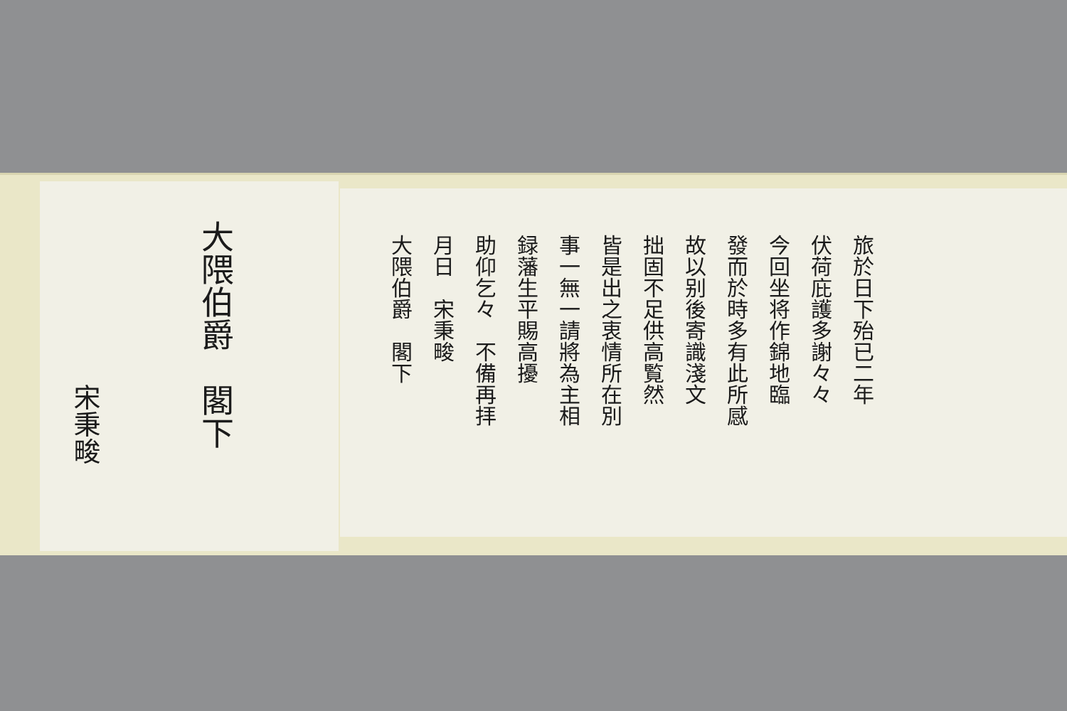大隈伯爵　閣下
宋秉畯
旅於日下殆已二年
伏荷庇護多謝々々
今回坐将作錦地臨
發而於時多有此所感
故以别後寄識淺文
拙固不足供高覧然
皆是出之衷情所在別
事一無一請將為主相
録藩生平賜高擾
助仰乞々　不備再拝
月日　宋秉畯
大隈伯爵　閣下